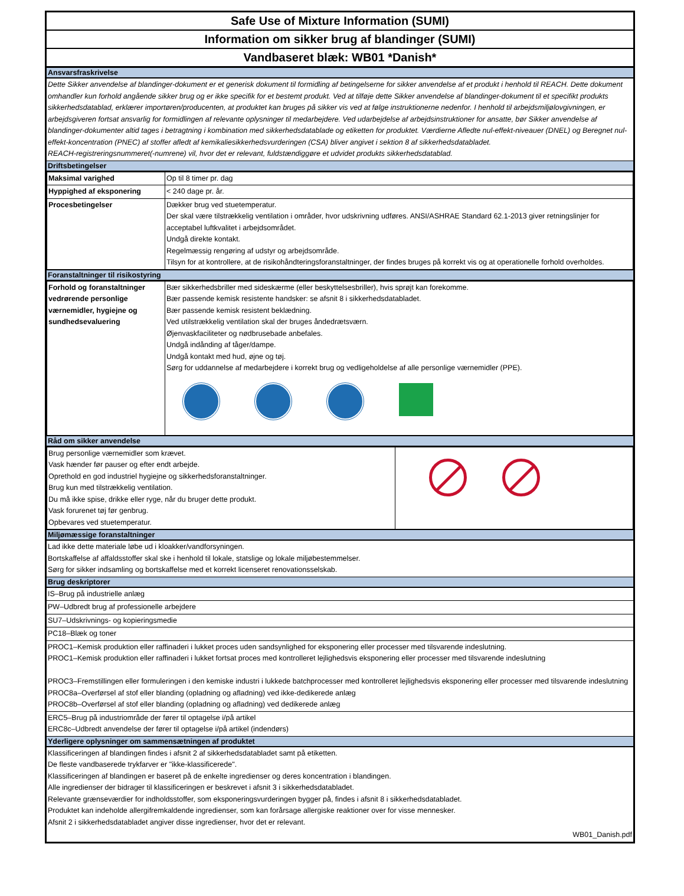Safe Use of Mixture Information (SUMI)
Information om sikker brug af blandinger (SUMI)
Vandbaseret blæk: WB01 *Danish*
Ansvarsfraskrivelse
Dette Sikker anvendelse af blandinger-dokument er et generisk dokument til formidling af betingelserne for sikker anvendelse af et produkt i henhold til REACH. Dette dokument omhandler kun forhold angående sikker brug og er ikke specifik for et bestemt produkt. Ved at tilføje dette Sikker anvendelse af blandinger-dokument til et specifikt produkts sikkerhedsdatablad, erklærer importøren/producenten, at produktet kan bruges på sikker vis ved at følge instruktionerne nedenfor. I henhold til arbejdsmiljølovgivningen, er arbejdsgiveren fortsat ansvarlig for formidlingen af relevante oplysninger til medarbejdere. Ved udarbejdelse af arbejdsinstruktioner for ansatte, bør Sikker anvendelse af blandinger-dokumenter altid tages i betragtning i kombination med sikkerhedsdatablade og etiketten for produktet. Værdierne Afledte nul-effekt-niveauer (DNEL) og Beregnet nul-effekt-koncentration (PNEC) af stoffer afledt af kemikaliesikkerhedsvurderingen (CSA) bliver angivet i sektion 8 af sikkerhedsdatabladet.
REACH-registreringsnummeret(-numrene) vil, hvor det er relevant, fuldstændiggøre et udvidet produkts sikkerhedsdatablad.
Driftsbetingelser
| Maksimal varighed | Op til 8 timer pr. dag |
| Hyppighed af eksponering | < 240 dage pr. år. |
| Procesbetingelser | Dækker brug ved stuetemperatur. Der skal være tilstrækkelig ventilation i områder, hvor udskrivning udføres. ANSI/ASHRAE Standard 62.1-2013 giver retningslinjer for acceptabel luftkvalitet i arbejdsområdet. Undgå direkte kontakt. Regelmæssig rengøring af udstyr og arbejdsområde. Tilsyn for at kontrollere, at de risikohåndteringsforanstaltninger, der findes bruges på korrekt vis og at operationelle forhold overholdes. |
Foranstaltninger til risikostyring
| Forhold og foranstaltninger vedrørende personlige værnemidler, hygiejne og sundhedsevaluering | Bær sikkerhedsbriller med sideskærme (eller beskyttelsesbriller), hvis sprøjt kan forekomme. Bær passende kemisk resistente handsker: se afsnit 8 i sikkerhedsdatabladet. Bær passende kemisk resistent beklædning. Ved utilstrækkelig ventilation skal der bruges åndedrætsværn. Øjenvaskfaciliteter og nødbrusebade anbefales. Undgå indånding af tåger/dampe. Undgå kontakt med hud, øjne og tøj. Sørg for uddannelse af medarbejdere i korrekt brug og vedligeholdelse af alle personlige værnemidler (PPE). |
Råd om sikker anvendelse
| Brug personlige værnemidler som krævet. Vask hænder før pauser og efter endt arbejde. Oprethold en god industriel hygiejne og sikkerhedsforanstaltninger. Brug kun med tilstrækkelig ventilation. Du må ikke spise, drikke eller ryge, når du bruger dette produkt. Vask forurenet tøj før genbrug. Opbevares ved stuetemperatur. | |
Miljømæssige foranstaltninger
Lad ikke dette materiale løbe ud i kloakker/vandforsyningen.
Bortskaffelse af affaldsstoffer skal ske i henhold til lokale, statslige og lokale miljøbestemmelser.
Sørg for sikker indsamling og bortskaffelse med et korrekt licenseret renovationsselskab.
Brug deskriptorer
IS–Brug på industrielle anlæg
PW–Udbredt brug af professionelle arbejdere
SU7–Udskrivnings- og kopieringsmedie
PC18–Blæk og toner
PROC1–Kemisk produktion eller raffinaderi i lukket proces uden sandsynlighed for eksponering eller processer med tilsvarende indeslutning.
PROC1–Kemisk produktion eller raffinaderi i lukket fortsat proces med kontrolleret lejlighedsvis eksponering eller processer med tilsvarende indeslutning
PROC3–Fremstillingen eller formuleringen i den kemiske industri i lukkede batchprocesser med kontrolleret lejlighedsvis eksponering eller processer med tilsvarende indeslutning
PROC8a–Overførsel af stof eller blanding (opladning og afladning) ved ikke-dedikerede anlæg
PROC8b–Overførsel af stof eller blanding (opladning og afladning) ved dedikerede anlæg
ERC5–Brug på industriområde der fører til optagelse i/på artikel
ERC8c–Udbredt anvendelse der fører til optagelse i/på artikel (indendørs)
Yderligere oplysninger om sammensætningen af produktet
Klassificeringen af blandingen findes i afsnit 2 af sikkerhedsdatabladet samt på etiketten.
De fleste vandbaserede trykfarver er "ikke-klassificerede".
Klassificeringen af blandingen er baseret på de enkelte ingredienser og deres koncentration i blandingen.
Alle ingredienser der bidrager til klassificeringen er beskrevet i afsnit 3 i sikkerhedsdatabladet.
Relevante grænseværdier for indholdsstoffer, som eksponeringsvurderingen bygger på, findes i afsnit 8 i sikkerhedsdatabladet.
Produktet kan indeholde allergifremkaldende ingredienser, som kan forårsage allergiske reaktioner over for visse mennesker.
Afsnit 2 i sikkerhedsdatabladet angiver disse ingredienser, hvor det er relevant.
WB01_Danish.pdf